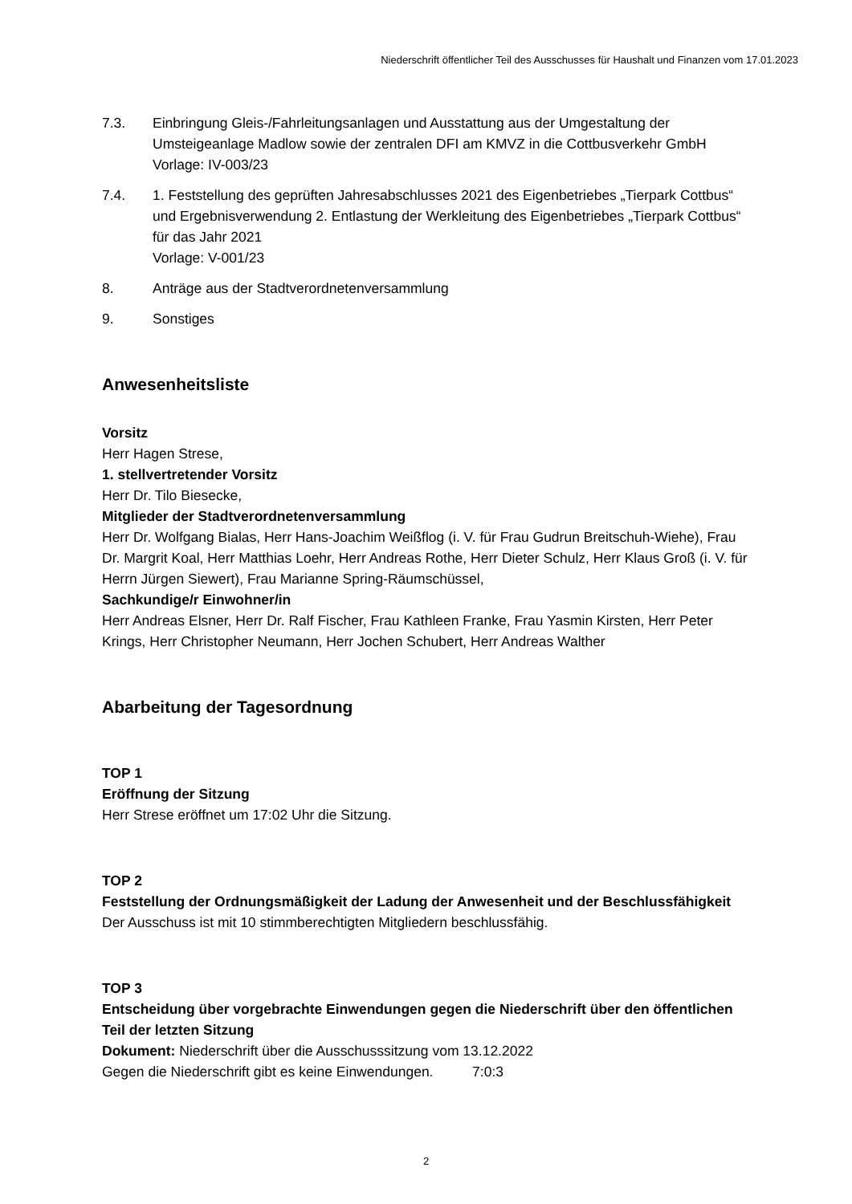Niederschrift öffentlicher Teil des Ausschusses für Haushalt und Finanzen vom 17.01.2023
7.3. Einbringung Gleis-/Fahrleitungsanlagen und Ausstattung aus der Umgestaltung der Umsteigeanlage Madlow sowie der zentralen DFI am KMVZ in die Cottbusverkehr GmbH
Vorlage: IV-003/23
7.4. 1. Feststellung des geprüften Jahresabschlusses 2021 des Eigenbetriebes „Tierpark Cottbus“ und Ergebnisverwendung 2. Entlastung der Werkleitung des Eigenbetriebes „Tierpark Cottbus“ für das Jahr 2021
Vorlage: V-001/23
8. Anträge aus der Stadtverordnetenversammlung
9. Sonstiges
Anwesenheitsliste
Vorsitz
Herr Hagen Strese,
1. stellvertretender Vorsitz
Herr Dr. Tilo Biesecke,
Mitglieder der Stadtverordnetenversammlung
Herr Dr. Wolfgang Bialas, Herr Hans-Joachim Weißflog (i. V. für Frau Gudrun Breitschuh-Wiehe), Frau Dr. Margrit Koal, Herr Matthias Loehr, Herr Andreas Rothe, Herr Dieter Schulz, Herr Klaus Groß (i. V. für Herrn Jürgen Siewert), Frau Marianne Spring-Räumschüssel,
Sachkundige/r Einwohner/in
Herr Andreas Elsner, Herr Dr. Ralf Fischer, Frau Kathleen Franke, Frau Yasmin Kirsten, Herr Peter Krings, Herr Christopher Neumann, Herr Jochen Schubert, Herr Andreas Walther
Abarbeitung der Tagesordnung
TOP 1
Eröffnung der Sitzung
Herr Strese eröffnet um 17:02 Uhr die Sitzung.
TOP 2
Feststellung der Ordnungsmäßigkeit der Ladung der Anwesenheit und der Beschlussfähigkeit
Der Ausschuss ist mit 10 stimmberechtigten Mitgliedern beschlussfähig.
TOP 3
Entscheidung über vorgebrachte Einwendungen gegen die Niederschrift über den öffentlichen Teil der letzten Sitzung
Dokument: Niederschrift über die Ausschusssitzung vom 13.12.2022
Gegen die Niederschrift gibt es keine Einwendungen. 7:0:3
2